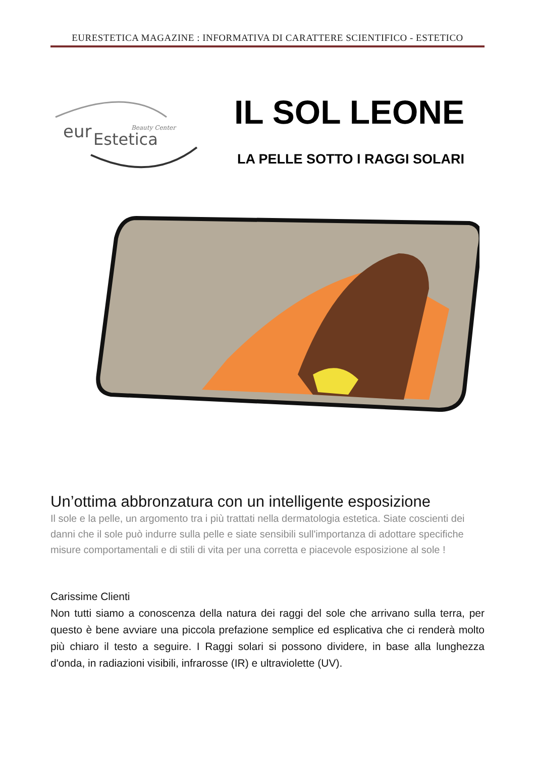EURESTETICA MAGAZINE : INFORMATIVA DI CARATTERE SCIENTIFICO - ESTETICO
eur
Estetica
Beauty Center
IL SOL LEONE
LA PELLE SOTTO I RAGGI SOLARI
Un’ottima abbronzatura con un intelligente esposizione
Il sole e la pelle, un argomento tra i più trattati nella dermatologia estetica. Siate coscienti dei danni che il sole può indurre sulla pelle e siate sensibili sull'importanza di adottare specifiche misure comportamentali e di stili di vita per una corretta e piacevole esposizione al sole !
Carissime Clienti
Non tutti siamo a conoscenza della natura dei raggi del sole che arrivano sulla terra, per questo è bene avviare una piccola prefazione semplice ed esplicativa che ci renderà molto più chiaro il testo a seguire. I Raggi solari si possono dividere, in base alla lunghezza d'onda, in radiazioni visibili, infrarosse (IR) e ultraviolette (UV).